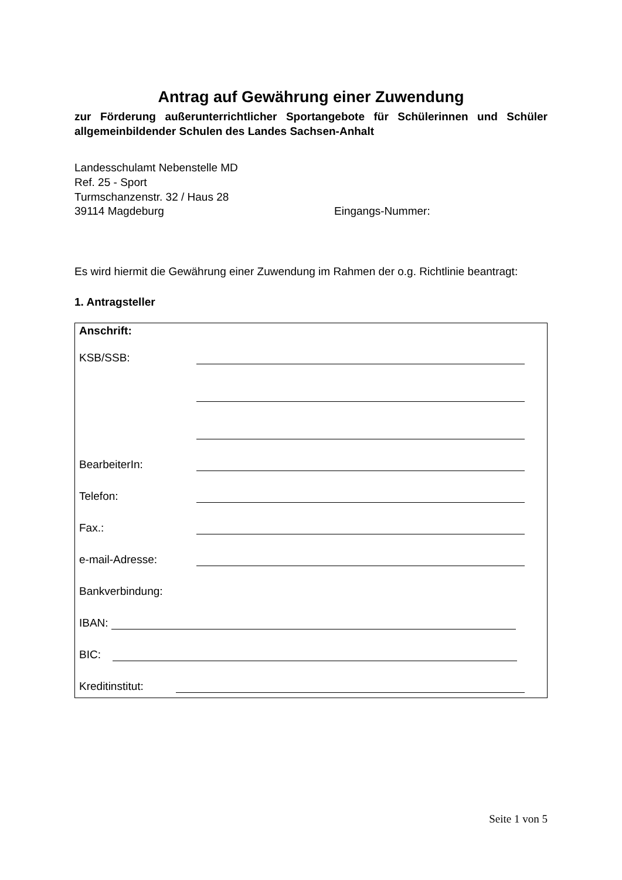Antrag auf Gewährung einer Zuwendung
zur Förderung außerunterrichtlicher Sportangebote für Schülerinnen und Schüler allgemeinbildender Schulen des Landes Sachsen-Anhalt
Landesschulamt Nebenstelle MD
Ref. 25 - Sport
Turmschanzenstr. 32 / Haus 28
39114 Magdeburg Eingangs-Nummer:
Es wird hiermit die Gewährung einer Zuwendung im Rahmen der o.g. Richtlinie beantragt:
1. Antragsteller
Anschrift:
KSB/SSB:
BearbeiterIn:
Telefon:
Fax.:
e-mail-Adresse:
Bankverbindung:
IBAN:
BIC:
Kreditinstitut:
Seite 1 von 5